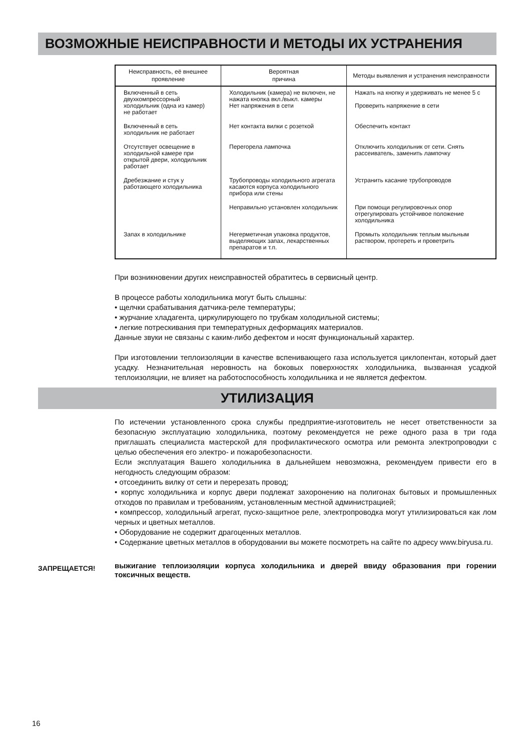ВОЗМОЖНЫЕ НЕИСПРАВНОСТИ И МЕТОДЫ ИХ УСТРАНЕНИЯ
| Неисправность, её внешнее проявление | Вероятная причина | Методы выявления и устранения неисправности |
| --- | --- | --- |
| Включенный в сеть двухкомпрессорный холодильник (одна из камер) не работает | Холодильник (камера) не включен, не нажата кнопка вкл./выкл. камеры Нет напряжения в сети | Нажать на кнопку и удерживать не менее 5 с Проверить напряжение в сети |
| Включенный в сеть холодильник не работает | Нет контакта вилки с розеткой | Обеспечить контакт |
| Отсутствует освещение в холодильной камере при открытой двери, холодильник работает | Перегорела лампочка | Отключить холодильник от сети. Снять рассеиватель, заменить лампочку |
| Дребезжание и стук у работающего холодильника | Трубопроводы холодильного агрегата касаются корпуса холодильного прибора или стены | Устранить касание трубопроводов |
| | Неправильно установлен холодильник | При помощи регулировочных опор отрегулировать устойчивое положение холодильника |
| Запах в холодильнике | Негерметичная упаковка продуктов, выделяющих запах, лекарственных препаратов и т.п. | Промыть холодильник теплым мыльным раствором, протереть и проветрить |
При возникновении других неисправностей обратитесь в сервисный центр.
В процессе работы холодильника могут быть слышны:
• щелчки срабатывания датчика-реле температуры;
• журчание хладагента, циркулирующего по трубкам холодильной системы;
• легкие потрескивания при температурных деформациях материалов.
Данные звуки не связаны с каким-либо дефектом и носят функциональный характер.
При изготовлении теплоизоляции в качестве вспенивающего газа используется циклопентан, который дает усадку. Незначительная неровность на боковых поверхностях холодильника, вызванная усадкой теплоизоляции, не влияет на работоспособность холодильника и не является дефектом.
УТИЛИЗАЦИЯ
По истечении установленного срока службы предприятие-изготовитель не несет ответственности за безопасную эксплуатацию холодильника, поэтому рекомендуется не реже одного раза в три года приглашать специалиста мастерской для профилактического осмотра или ремонта электропроводки с целью обеспечения его электро- и пожаробезопасности.
Если эксплуатация Вашего холодильника в дальнейшем невозможна, рекомендуем привести его в негодность следующим образом:
• отсоединить вилку от сети и перерезать провод;
• корпус холодильника и корпус двери подлежат захоронению на полигонах бытовых и промышленных отходов по правилам и требованиям, установленным местной администрацией;
• компрессор, холодильный агрегат, пуско-защитное реле, электропроводка могут утилизироваться как лом черных и цветных металлов.
• Оборудование не содержит драгоценных металлов.
• Содержание цветных металлов в оборудовании вы можете посмотреть на сайте по адресу www.biryusa.ru.
ЗАПРЕЩАЕТСЯ!
выжигание теплоизоляции корпуса холодильника и дверей ввиду образования при горении токсичных веществ.
16